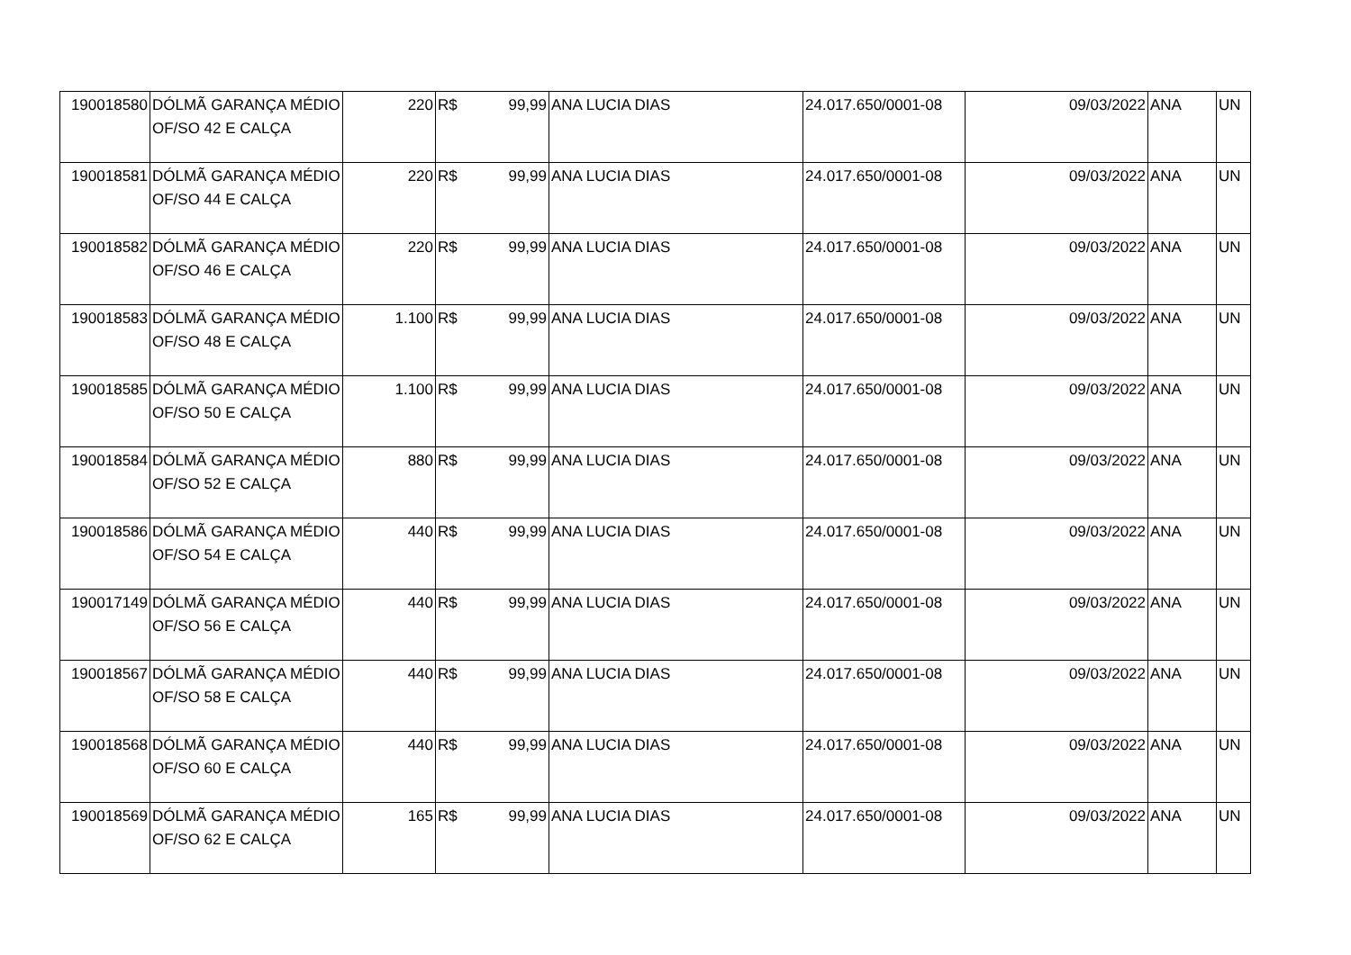| 190018580 | DÓLMÃ GARANÇA MÉDIO OF/SO 42 E CALÇA | 220 | R$ | 99,99 | ANA LUCIA DIAS | 24.017.650/0001-08 | 09/03/2022 | ANA | UN |
| 190018581 | DÓLMÃ GARANÇA MÉDIO OF/SO 44 E CALÇA | 220 | R$ | 99,99 | ANA LUCIA DIAS | 24.017.650/0001-08 | 09/03/2022 | ANA | UN |
| 190018582 | DÓLMÃ GARANÇA MÉDIO OF/SO 46 E CALÇA | 220 | R$ | 99,99 | ANA LUCIA DIAS | 24.017.650/0001-08 | 09/03/2022 | ANA | UN |
| 190018583 | DÓLMÃ GARANÇA MÉDIO OF/SO 48 E CALÇA | 1.100 | R$ | 99,99 | ANA LUCIA DIAS | 24.017.650/0001-08 | 09/03/2022 | ANA | UN |
| 190018585 | DÓLMÃ GARANÇA MÉDIO OF/SO 50 E CALÇA | 1.100 | R$ | 99,99 | ANA LUCIA DIAS | 24.017.650/0001-08 | 09/03/2022 | ANA | UN |
| 190018584 | DÓLMÃ GARANÇA MÉDIO OF/SO 52 E CALÇA | 880 | R$ | 99,99 | ANA LUCIA DIAS | 24.017.650/0001-08 | 09/03/2022 | ANA | UN |
| 190018586 | DÓLMÃ GARANÇA MÉDIO OF/SO 54 E CALÇA | 440 | R$ | 99,99 | ANA LUCIA DIAS | 24.017.650/0001-08 | 09/03/2022 | ANA | UN |
| 190017149 | DÓLMÃ GARANÇA MÉDIO OF/SO 56 E CALÇA | 440 | R$ | 99,99 | ANA LUCIA DIAS | 24.017.650/0001-08 | 09/03/2022 | ANA | UN |
| 190018567 | DÓLMÃ GARANÇA MÉDIO OF/SO 58 E CALÇA | 440 | R$ | 99,99 | ANA LUCIA DIAS | 24.017.650/0001-08 | 09/03/2022 | ANA | UN |
| 190018568 | DÓLMÃ GARANÇA MÉDIO OF/SO 60 E CALÇA | 440 | R$ | 99,99 | ANA LUCIA DIAS | 24.017.650/0001-08 | 09/03/2022 | ANA | UN |
| 190018569 | DÓLMÃ GARANÇA MÉDIO OF/SO 62 E CALÇA | 165 | R$ | 99,99 | ANA LUCIA DIAS | 24.017.650/0001-08 | 09/03/2022 | ANA | UN |